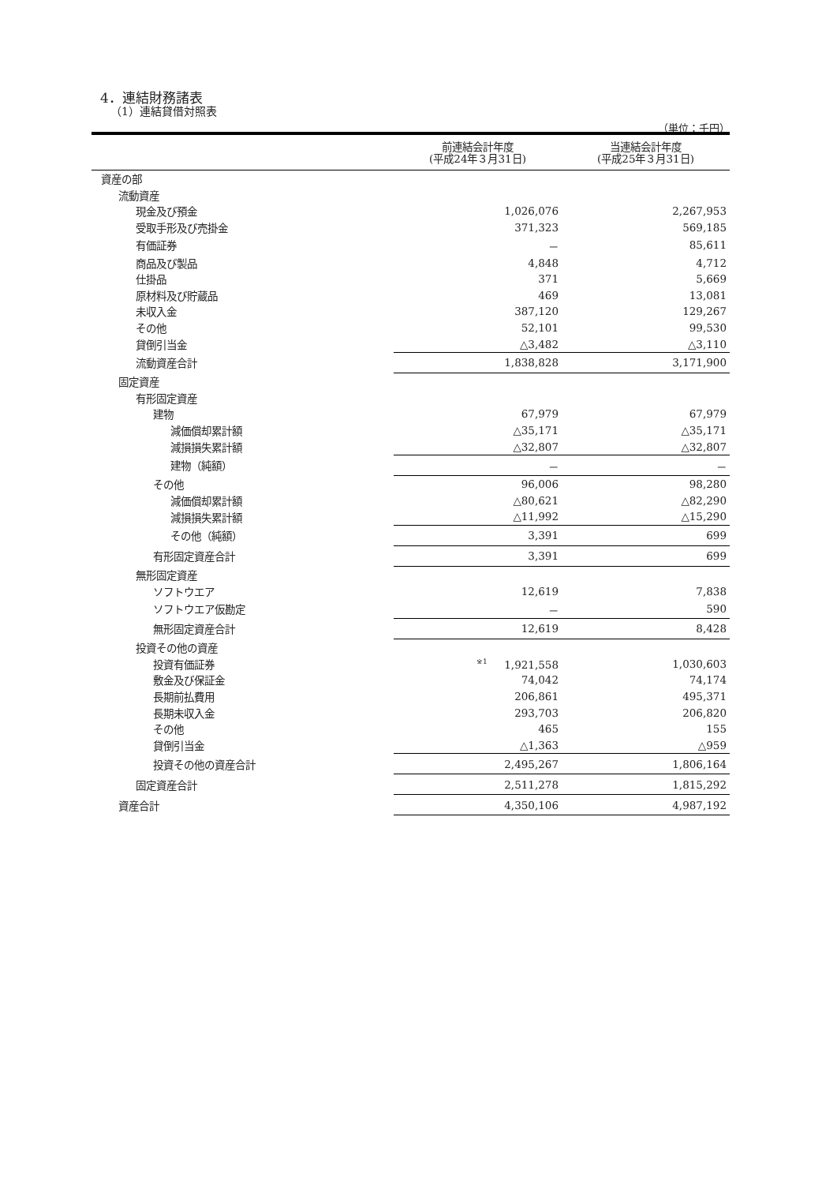4．連結財務諸表
（1）連結貸借対照表
（単位：千円）
| | 前連結会計年度 (平成24年３月31日) | 当連結会計年度 (平成25年３月31日) |
| --- | --- | --- |
| 資産の部 | | |
| 流動資産 | | |
| 現金及び預金 | 1,026,076 | 2,267,953 |
| 受取手形及び売掛金 | 371,323 | 569,185 |
| 有価証券 | － | 85,611 |
| 商品及び製品 | 4,848 | 4,712 |
| 仕掛品 | 371 | 5,669 |
| 原材料及び貯蔵品 | 469 | 13,081 |
| 未収入金 | 387,120 | 129,267 |
| その他 | 52,101 | 99,530 |
| 貸倒引当金 | △3,482 | △3,110 |
| 流動資産合計 | 1,838,828 | 3,171,900 |
| 固定資産 | | |
| 有形固定資産 | | |
| 建物 | 67,979 | 67,979 |
| 減価償却累計額 | △35,171 | △35,171 |
| 減損損失累計額 | △32,807 | △32,807 |
| 建物（純額） | － | － |
| その他 | 96,006 | 98,280 |
| 減価償却累計額 | △80,621 | △82,290 |
| 減損損失累計額 | △11,992 | △15,290 |
| その他（純額） | 3,391 | 699 |
| 有形固定資産合計 | 3,391 | 699 |
| 無形固定資産 | | |
| ソフトウエア | 12,619 | 7,838 |
| ソフトウエア仮勘定 | － | 590 |
| 無形固定資産合計 | 12,619 | 8,428 |
| 投資その他の資産 | | |
| 投資有価証券 | <sup>※1</sup> 1,921,558 | 1,030,603 |
| 敷金及び保証金 | 74,042 | 74,174 |
| 長期前払費用 | 206,861 | 495,371 |
| 長期未収入金 | 293,703 | 206,820 |
| その他 | 465 | 155 |
| 貸倒引当金 | △1,363 | △959 |
| 投資その他の資産合計 | 2,495,267 | 1,806,164 |
| 固定資産合計 | 2,511,278 | 1,815,292 |
| 資産合計 | 4,350,106 | 4,987,192 |